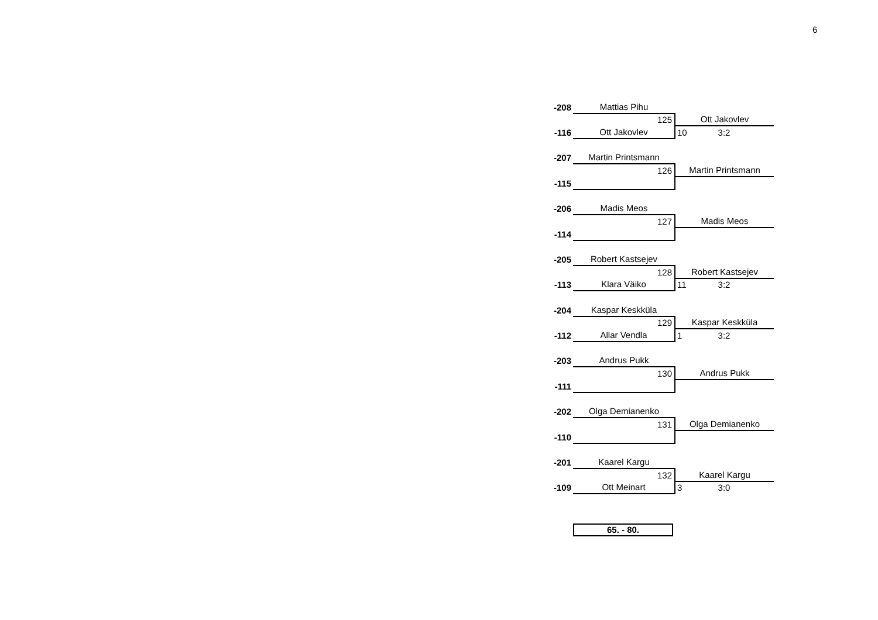6
| -208 | Mattias Pihu | |
| | 125 | Ott Jakovlev |
| -116 | Ott Jakovlev | 10 3:2 |
| -207 | Martin Printsmann | |
| | 126 | Martin Printsmann |
| -115 | | |
| -206 | Madis Meos | |
| | 127 | Madis Meos |
| -114 | | |
| -205 | Robert Kastsejev | |
| | 128 | Robert Kastsejev |
| -113 | Klara Väiko | 11 3:2 |
| -204 | Kaspar Keskküla | |
| | 129 | Kaspar Keskküla |
| -112 | Allar Vendla | 1 3:2 |
| -203 | Andrus Pukk | |
| | 130 | Andrus Pukk |
| -111 | | |
| -202 | Olga Demianenko | |
| | 131 | Olga Demianenko |
| -110 | | |
| -201 | Kaarel Kargu | |
| | 132 | Kaarel Kargu |
| -109 | Ott Meinart | 3 3:0 |
65. - 80.